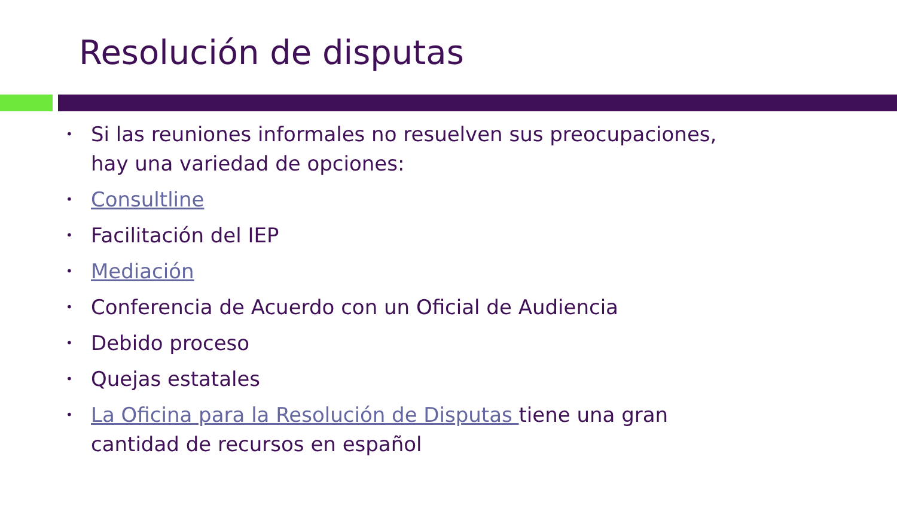Resolución de disputas
• Si las reuniones informales no resuelven sus preocupaciones, hay una variedad de opciones:
• Consultline
• Facilitación del IEP
• Mediación
• Conferencia de Acuerdo con un Oficial de Audiencia
• Debido proceso
• Quejas estatales
• La Oficina para la Resolución de Disputas tiene una gran cantidad de recursos en español